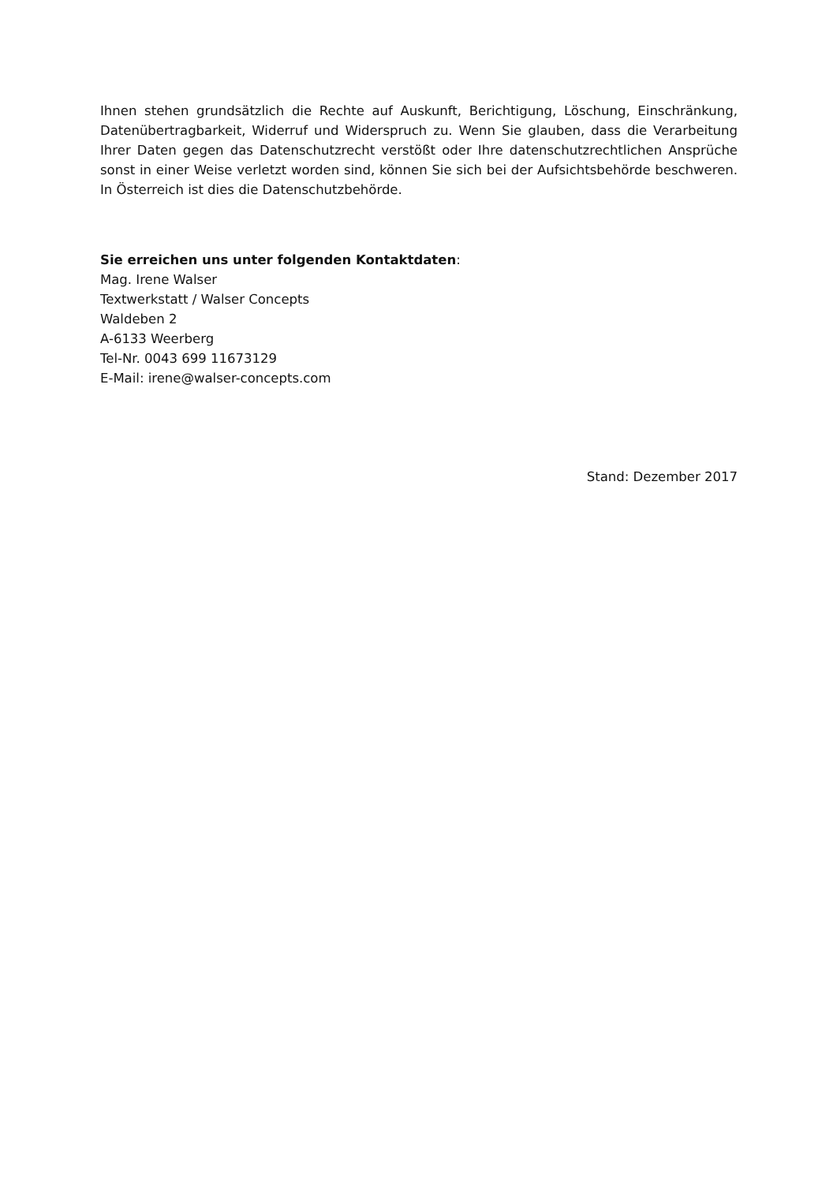Ihnen stehen grundsätzlich die Rechte auf Auskunft, Berichtigung, Löschung, Einschränkung, Datenübertragbarkeit, Widerruf und Widerspruch zu. Wenn Sie glauben, dass die Verarbeitung Ihrer Daten gegen das Datenschutzrecht verstößt oder Ihre datenschutzrechtlichen Ansprüche sonst in einer Weise verletzt worden sind, können Sie sich bei der Aufsichtsbehörde beschweren. In Österreich ist dies die Datenschutzbehörde.
Sie erreichen uns unter folgenden Kontaktdaten:
Mag. Irene Walser
Textwerkstatt / Walser Concepts
Waldeben 2
A-6133 Weerberg
Tel-Nr. 0043 699 11673129
E-Mail: irene@walser-concepts.com
Stand: Dezember 2017